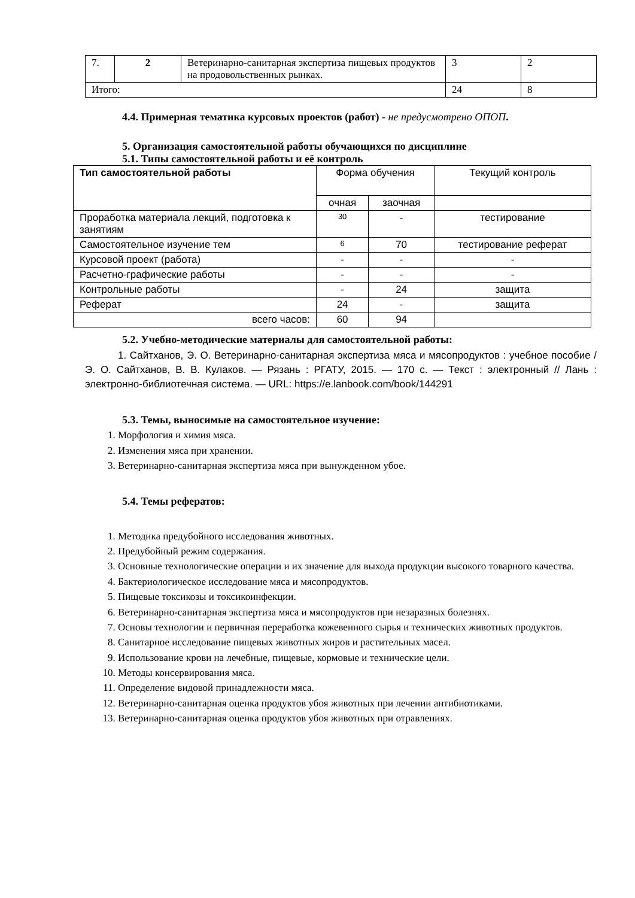| 7. | 2 | Ветеринарно-санитарная экспертиза пищевых продуктов на продовольственных рынках. | 3 | 2 |
| Итого: | | | 24 | 8 |
4.4. Примерная тематика курсовых проектов (работ) - не предусмотрено ОПОП.
5. Организация самостоятельной работы обучающихся по дисциплине
5.1. Типы самостоятельной работы и её контроль
| Тип самостоятельной работы | Форма обучения | | Текущий контроль |
| --- | --- | --- | --- |
| | очная | заочная | |
| Проработка материала лекций, подготовка к занятиям | 30 | - | тестирование |
| Самостоятельное изучение тем | 6 | 70 | тестирование реферат |
| Курсовой проект (работа) | - | - | - |
| Расчетно-графические работы | - | - | - |
| Контрольные работы | - | 24 | защита |
| Реферат | 24 | - | защита |
| всего часов: | 60 | 94 | |
5.2. Учебно-методические материалы для самостоятельной работы:
1. Сайтханов, Э. О. Ветеринарно-санитарная экспертиза мяса и мясопродуктов : учебное пособие / Э. О. Сайтханов, В. В. Кулаков. — Рязань : РГАТУ, 2015. — 170 с. — Текст : электронный // Лань : электронно-библиотечная система. — URL: https://e.lanbook.com/book/144291
5.3. Темы, выносимые на самостоятельное изучение:
1. Морфология и химия мяса.
2. Изменения мяса при хранении.
3. Ветеринарно-санитарная экспертиза мяса при вынужденном убое.
5.4. Темы рефератов:
1. Методика предубойного исследования животных.
2. Предубойный режим содержания.
3. Основные технологические операции и их значение для выхода продукции высокого товарного качества.
4. Бактериологическое исследование мяса и мясопродуктов.
5. Пищевые токсикозы и токсикоинфекции.
6. Ветеринарно-санитарная экспертиза мяса и мясопродуктов при незаразных болезнях.
7. Основы технологии и первичная переработка кожевенного сырья и технических животных продуктов.
8. Санитарное исследование пищевых животных жиров и растительных масел.
9. Использование крови на лечебные, пищевые, кормовые и технические цели.
10. Методы консервирования мяса.
11. Определение видовой принадлежности мяса.
12. Ветеринарно-санитарная оценка продуктов убоя животных при лечении антибиотиками.
13. Ветеринарно-санитарная оценка продуктов убоя животных при отравлениях.